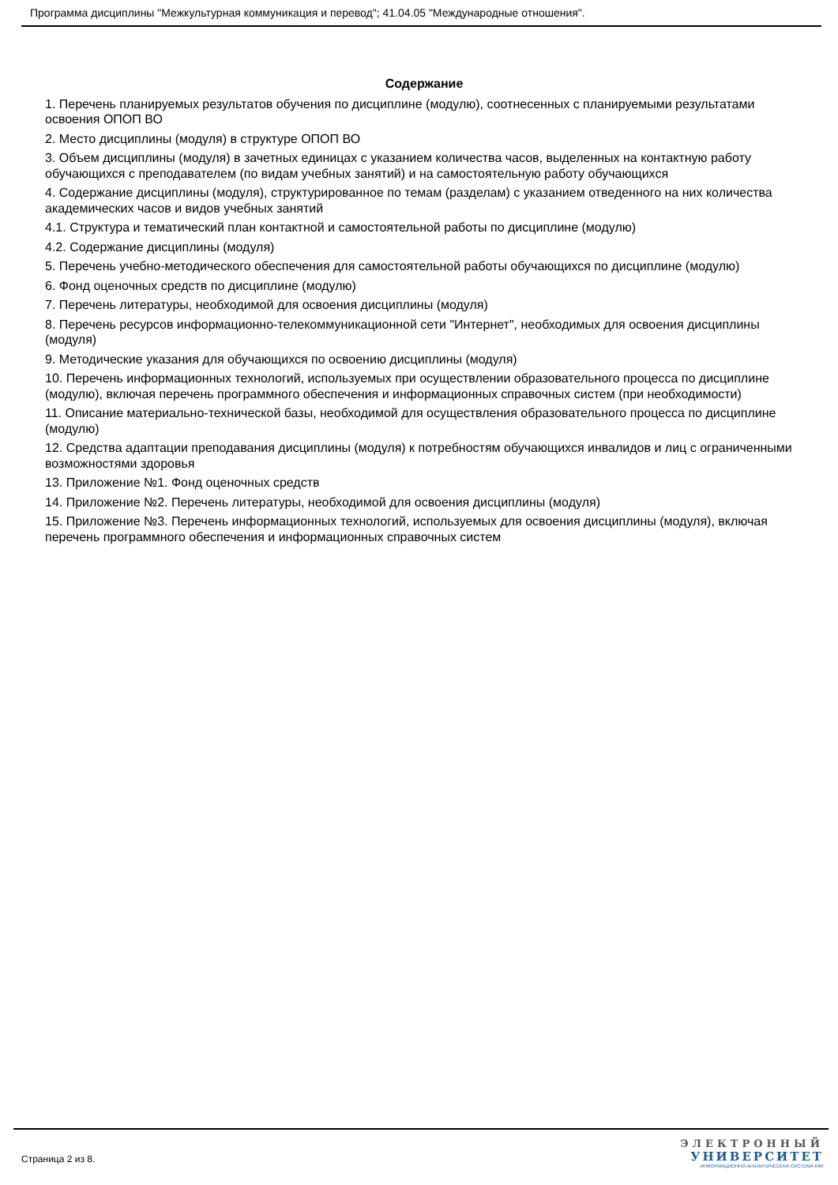Программа дисциплины "Межкультурная коммуникация и перевод"; 41.04.05 "Международные отношения".
Содержание
1. Перечень планируемых результатов обучения по дисциплине (модулю), соотнесенных с планируемыми результатами освоения ОПОП ВО
2. Место дисциплины (модуля) в структуре ОПОП ВО
3. Объем дисциплины (модуля) в зачетных единицах с указанием количества часов, выделенных на контактную работу обучающихся с преподавателем (по видам учебных занятий) и на самостоятельную работу обучающихся
4. Содержание дисциплины (модуля), структурированное по темам (разделам) с указанием отведенного на них количества академических часов и видов учебных занятий
4.1. Структура и тематический план контактной и самостоятельной работы по дисциплине (модулю)
4.2. Содержание дисциплины (модуля)
5. Перечень учебно-методического обеспечения для самостоятельной работы обучающихся по дисциплине (модулю)
6. Фонд оценочных средств по дисциплине (модулю)
7. Перечень литературы, необходимой для освоения дисциплины (модуля)
8. Перечень ресурсов информационно-телекоммуникационной сети "Интернет", необходимых для освоения дисциплины (модуля)
9. Методические указания для обучающихся по освоению дисциплины (модуля)
10. Перечень информационных технологий, используемых при осуществлении образовательного процесса по дисциплине (модулю), включая перечень программного обеспечения и информационных справочных систем (при необходимости)
11. Описание материально-технической базы, необходимой для осуществления образовательного процесса по дисциплине (модулю)
12. Средства адаптации преподавания дисциплины (модуля) к потребностям обучающихся инвалидов и лиц с ограниченными возможностями здоровья
13. Приложение №1. Фонд оценочных средств
14. Приложение №2. Перечень литературы, необходимой для освоения дисциплины (модуля)
15. Приложение №3. Перечень информационных технологий, используемых для освоения дисциплины (модуля), включая перечень программного обеспечения и информационных справочных систем
Страница 2 из 8.
ЭЛЕКТРОННЫЙ
УНИВЕРСИТЕТ
ИНФОРМАЦИОННО-АНАЛИТИЧЕСКАЯ СИСТЕМА КФУ